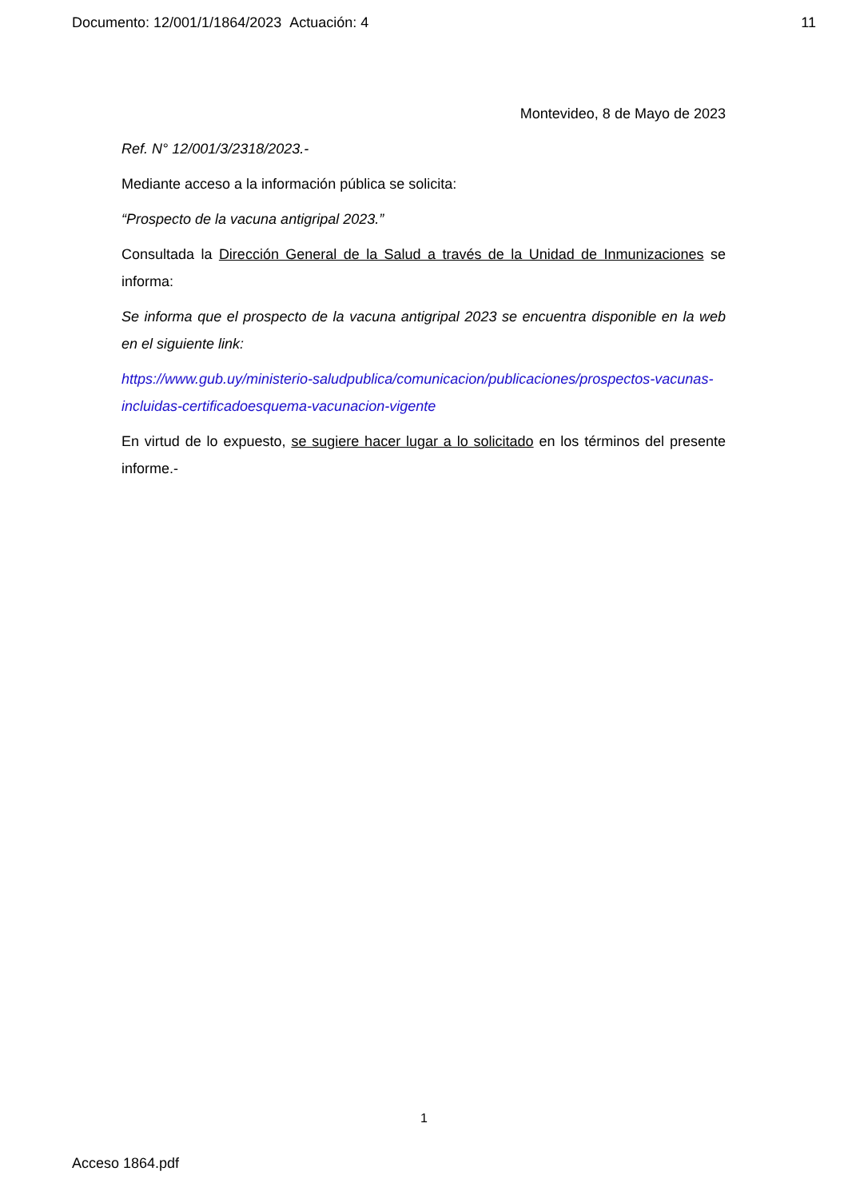Documento: 12/001/1/1864/2023 Actuación: 4 11
Montevideo, 8 de Mayo de 2023
Ref. N° 12/001/3/2318/2023.-
Mediante acceso a la información pública se solicita:
“Prospecto de la vacuna antigripal 2023.”
Consultada la Dirección General de la Salud a través de la Unidad de Inmunizaciones se informa:
Se informa que el prospecto de la vacuna antigripal 2023 se encuentra disponible en la web en el siguiente link:
https://www.gub.uy/ministerio-saludpublica/comunicacion/publicaciones/prospectos-vacunas-incluidas-certificadoesquema-vacunacion-vigente
En virtud de lo expuesto, se sugiere hacer lugar a lo solicitado en los términos del presente informe.-
1
Acceso 1864.pdf